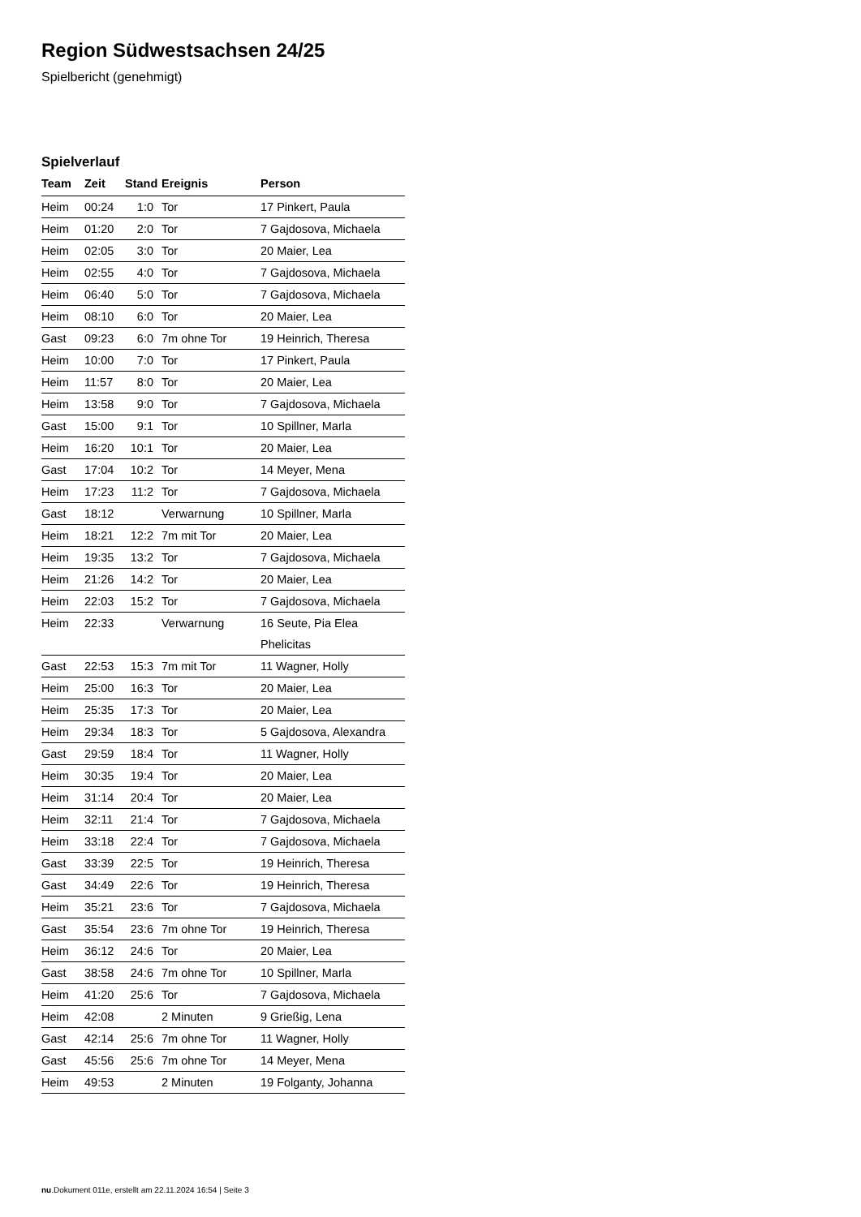Region Südwestsachsen 24/25
Spielbericht (genehmigt)
Spielverlauf
| Team | Zeit | Stand | Ereignis | Person |
| --- | --- | --- | --- | --- |
| Heim | 00:24 | 1:0 | Tor | 17 Pinkert, Paula |
| Heim | 01:20 | 2:0 | Tor | 7 Gajdosova, Michaela |
| Heim | 02:05 | 3:0 | Tor | 20 Maier, Lea |
| Heim | 02:55 | 4:0 | Tor | 7 Gajdosova, Michaela |
| Heim | 06:40 | 5:0 | Tor | 7 Gajdosova, Michaela |
| Heim | 08:10 | 6:0 | Tor | 20 Maier, Lea |
| Gast | 09:23 | 6:0 | 7m ohne Tor | 19 Heinrich, Theresa |
| Heim | 10:00 | 7:0 | Tor | 17 Pinkert, Paula |
| Heim | 11:57 | 8:0 | Tor | 20 Maier, Lea |
| Heim | 13:58 | 9:0 | Tor | 7 Gajdosova, Michaela |
| Gast | 15:00 | 9:1 | Tor | 10 Spillner, Marla |
| Heim | 16:20 | 10:1 | Tor | 20 Maier, Lea |
| Gast | 17:04 | 10:2 | Tor | 14 Meyer, Mena |
| Heim | 17:23 | 11:2 | Tor | 7 Gajdosova, Michaela |
| Gast | 18:12 | | Verwarnung | 10 Spillner, Marla |
| Heim | 18:21 | 12:2 | 7m mit Tor | 20 Maier, Lea |
| Heim | 19:35 | 13:2 | Tor | 7 Gajdosova, Michaela |
| Heim | 21:26 | 14:2 | Tor | 20 Maier, Lea |
| Heim | 22:03 | 15:2 | Tor | 7 Gajdosova, Michaela |
| Heim | 22:33 | | Verwarnung | 16 Seute, Pia Elea Phelicitas |
| Gast | 22:53 | 15:3 | 7m mit Tor | 11 Wagner, Holly |
| Heim | 25:00 | 16:3 | Tor | 20 Maier, Lea |
| Heim | 25:35 | 17:3 | Tor | 20 Maier, Lea |
| Heim | 29:34 | 18:3 | Tor | 5 Gajdosova, Alexandra |
| Gast | 29:59 | 18:4 | Tor | 11 Wagner, Holly |
| Heim | 30:35 | 19:4 | Tor | 20 Maier, Lea |
| Heim | 31:14 | 20:4 | Tor | 20 Maier, Lea |
| Heim | 32:11 | 21:4 | Tor | 7 Gajdosova, Michaela |
| Heim | 33:18 | 22:4 | Tor | 7 Gajdosova, Michaela |
| Gast | 33:39 | 22:5 | Tor | 19 Heinrich, Theresa |
| Gast | 34:49 | 22:6 | Tor | 19 Heinrich, Theresa |
| Heim | 35:21 | 23:6 | Tor | 7 Gajdosova, Michaela |
| Gast | 35:54 | 23:6 | 7m ohne Tor | 19 Heinrich, Theresa |
| Heim | 36:12 | 24:6 | Tor | 20 Maier, Lea |
| Gast | 38:58 | 24:6 | 7m ohne Tor | 10 Spillner, Marla |
| Heim | 41:20 | 25:6 | Tor | 7 Gajdosova, Michaela |
| Heim | 42:08 | | 2 Minuten | 9 Grießig, Lena |
| Gast | 42:14 | 25:6 | 7m ohne Tor | 11 Wagner, Holly |
| Gast | 45:56 | 25:6 | 7m ohne Tor | 14 Meyer, Mena |
| Heim | 49:53 | | 2 Minuten | 19 Folganty, Johanna |
nu.Dokument 011e, erstellt am 22.11.2024 16:54 | Seite 3